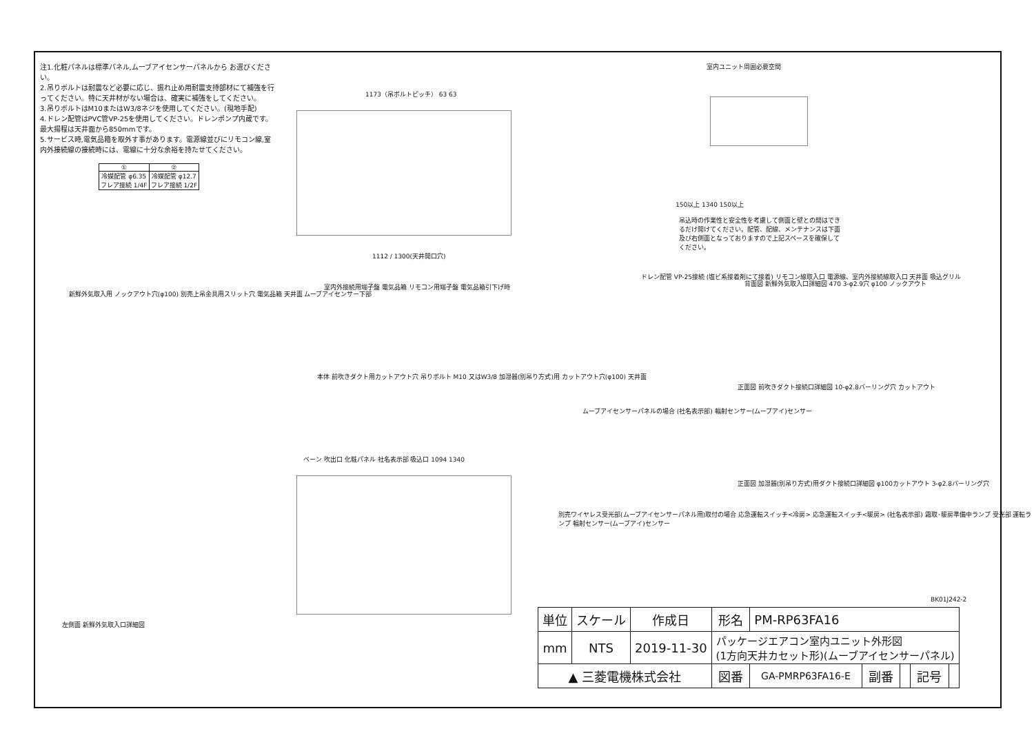注1.化粧パネルは標準パネル,ムーブアイセンサーパネルから お選びください。
2.吊りボルトは耐震など必要に応じ、振れ止め用耐震支持部材にて補強を行ってください。特に天井材がない場合は、確実に補強をしてください。
3.吊りボルトはM10またはW3/8ネジを使用してください。(現地手配)
4.ドレン配管はPVC管VP-25を使用してください。ドレンポンプ内蔵です。最大揚程は天井面から850mmです。
5.サービス時,電気品箱を取外す事があります。電源線並びにリモコン線,室内外接続線の接続時には、電線に十分な余裕を持たせてください。
| ① | ② |
| 冷媒配管 φ6.35 フレア接続 1/4F | 冷媒配管 φ12.7 フレア接続 1/2F |
1173（吊ボルトピッチ） 63 63
1112 / 1300(天井開口穴)
室内ユニット周囲必要空間
150以上 1340 150以上
吊込時の作業性と安全性を考慮して側面と壁との間はできるだけ開けてください。配管、配線、メンテナンスは下面及び右側面となっておりますので上記スペースを確保してください。
新鮮外気取入用 ノックアウト穴(φ100) 別売上吊金具用スリット穴 電気品箱 天井面 ムーブアイセンサー下部
室内外接続用端子盤 電気品箱 リモコン用端子盤 電気品箱引下げ時
ドレン配管 VP-25接続 (塩ビ系接着剤にて接着) リモコン線取入口 電源線、室内外接続線取入口 天井面 吸込グリル
背面図 新鮮外気取入口詳細図 470 3-φ2.9穴 φ100 ノックアウト
左側面 新鮮外気取入口詳細図
本体 前吹きダクト用カットアウト穴 吊りボルト M10 又はW3/8 加湿器(別吊り方式)用 カットアウト穴(φ100) 天井面
ムーブアイセンサーパネルの場合 (社名表示部) 輻射センサー(ムーブアイ)センサー
正面図 前吹きダクト接続口詳細図 10-φ2.8バーリング穴 カットアウト
ベーン 吹出口 化粧パネル 社名表示部 吸込口 1094 1340
別売ワイヤレス受光部(ムーブアイセンサーパネル用)取付の場合 応急運転スイッチ<冷房> 応急運転スイッチ<暖房> (社名表示部) 霜取･暖房準備中ランプ 受光部 運転ランプ 輻射センサー(ムーブアイ)センサー
正面図 加湿器(別吊り方式)用ダクト接続口詳細図 φ100カットアウト 3-φ2.8バーリング穴
BK01J242-2
| 単位 | スケール | 作成日 | 形名 | PM-RP63FA16 | | | | |
| mm | NTS | 2019-11-30 | パッケージエアコン室内ユニット外形図 (1方向天井カセット形)(ムーブアイセンサーパネル) | | | | | |
| ▲ 三菱電機株式会社 | | | 図番 | GA-PMRP63FA16-E | 副番 | | 記号 | |